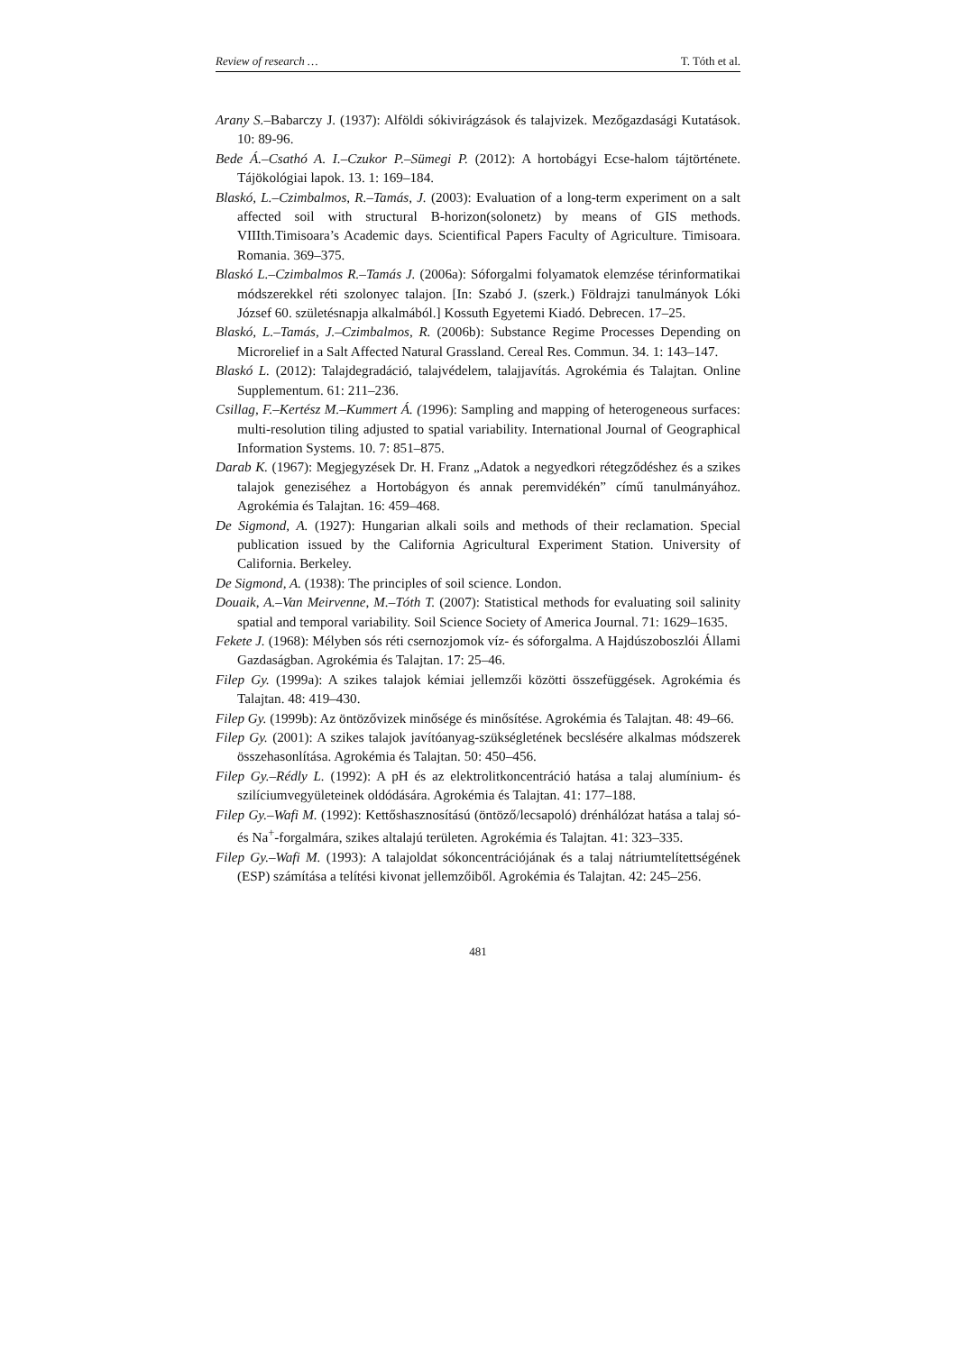Review of research … T. Tóth et al.
Arany S.–Babarczy J. (1937): Alföldi sókivirágzások és talajvizek. Mezőgazdasági Kutatások. 10: 89-96.
Bede Á.–Csathó A. I.–Czukor P.–Sümegi P. (2012): A hortobágyi Ecse-halom tájtörténete. Tájökológiai lapok. 13. 1: 169–184.
Blaskó, L.–Czimbalmos, R.–Tamás, J. (2003): Evaluation of a long-term experiment on a salt affected soil with structural B-horizon(solonetz) by means of GIS methods. VIIIth.Timisoara’s Academic days. Scientifical Papers Faculty of Agriculture. Timisoara. Romania. 369–375.
Blaskó L.–Czimbalmos R.–Tamás J. (2006a): Sóforgalmi folyamatok elemzése térinformatikai módszerekkel réti szolonyec talajon. [In: Szabó J. (szerk.) Földrajzi tanulmányok Lóki József 60. születésnapja alkalmából.] Kossuth Egyetemi Kiadó. Debrecen. 17–25.
Blaskó, L.–Tamás, J.–Czimbalmos, R. (2006b): Substance Regime Processes Depending on Microrelief in a Salt Affected Natural Grassland. Cereal Res. Commun. 34. 1: 143–147.
Blaskó L. (2012): Talajdegradáció, talajvédelem, talajjavítás. Agrokémia és Talajtan. Online Supplementum. 61: 211–236.
Csillag, F.–Kertész M.–Kummert Á. (1996): Sampling and mapping of heterogeneous surfaces: multi-resolution tiling adjusted to spatial variability. International Journal of Geographical Information Systems. 10. 7: 851–875.
Darab K. (1967): Megjegyzések Dr. H. Franz „Adatok a negyedkori rétegződéshez és a szikes talajok geneziséhez a Hortobágyon és annak peremvidékén” című tanulmányához. Agrokémia és Talajtan. 16: 459–468.
De Sigmond, A. (1927): Hungarian alkali soils and methods of their reclamation. Special publication issued by the California Agricultural Experiment Station. University of California. Berkeley.
De Sigmond, A. (1938): The principles of soil science. London.
Douaik, A.–Van Meirvenne, M.–Tóth T. (2007): Statistical methods for evaluating soil salinity spatial and temporal variability. Soil Science Society of America Journal. 71: 1629–1635.
Fekete J. (1968): Mélyben sós réti csernozjomok víz- és sóforgalma. A Hajdúszoboszlói Állami Gazdaságban. Agrokémia és Talajtan. 17: 25–46.
Filep Gy. (1999a): A szikes talajok kémiai jellemzői közötti összefüggések. Agrokémia és Talajtan. 48: 419–430.
Filep Gy. (1999b): Az öntözővizek minősége és minősítése. Agrokémia és Talajtan. 48: 49–66.
Filep Gy. (2001): A szikes talajok javítóanyag-szükségletének becslésére alkalmas módszerek összehasonlítása. Agrokémia és Talajtan. 50: 450–456.
Filep Gy.–Rédly L. (1992): A pH és az elektrolitkoncentráció hatása a talaj alumínium- és szilíciumvegyületeinek oldódására. Agrokémia és Talajtan. 41: 177–188.
Filep Gy.–Wafi M. (1992): Kettőshasznosítású (öntöző/lecsapoló) drénhálózat hatása a talaj só- és Na<sup>+</sup>-forgalmára, szikes altalajú területen. Agrokémia és Talajtan. 41: 323–335.
Filep Gy.–Wafi M. (1993): A talajoldat sókoncentrációjának és a talaj nátriumtelítettségének (ESP) számítása a telítési kivonat jellemzőiből. Agrokémia és Talajtan. 42: 245–256.
481